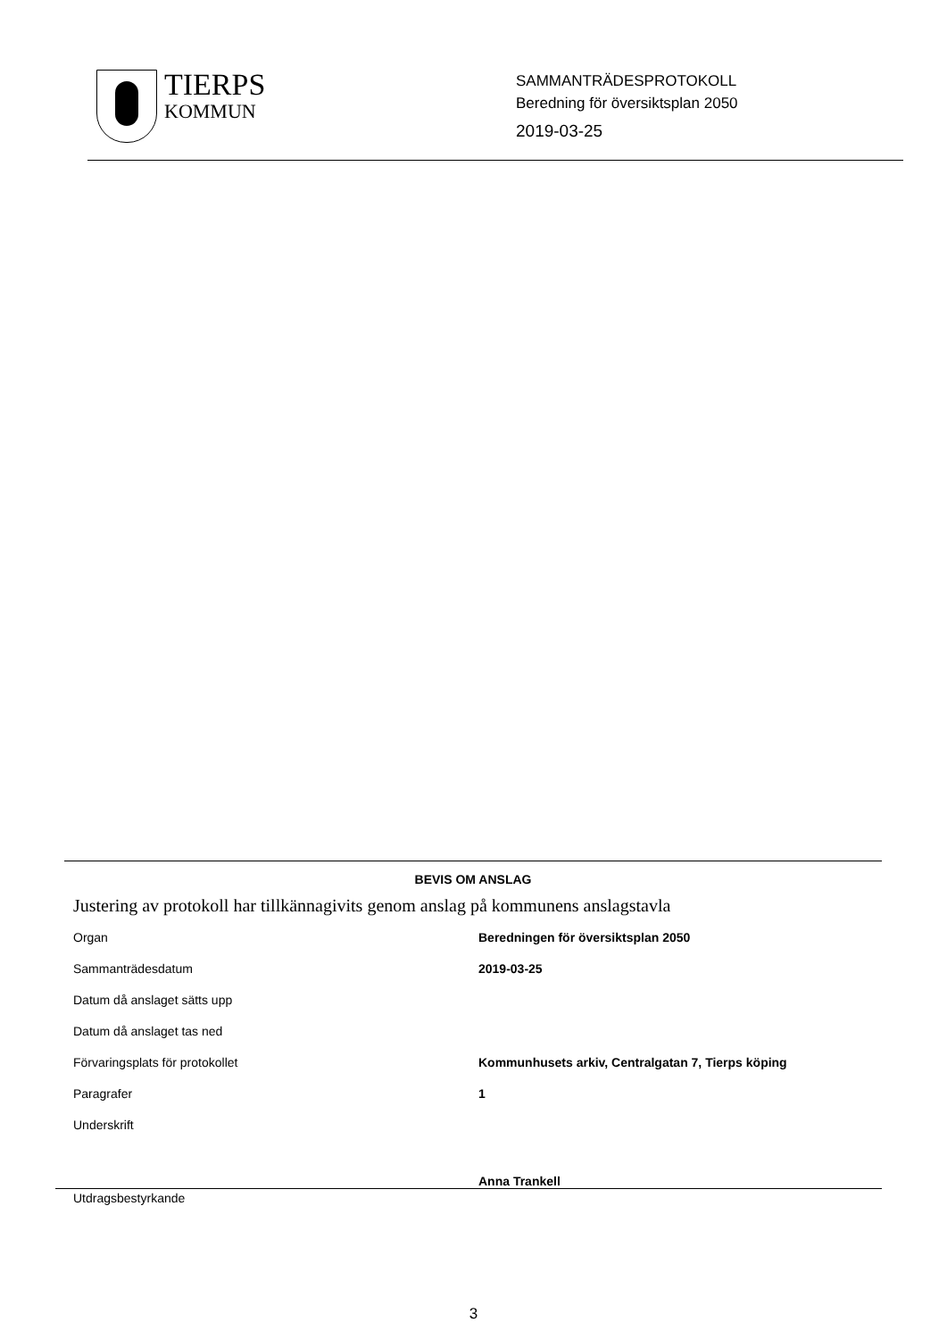TIERPS
KOMMUN
SAMMANTRÄDESPROTOKOLL
Beredning för översiktsplan 2050
2019-03-25
BEVIS OM ANSLAG
Justering av protokoll har tillkännagivits genom anslag på kommunens anslagstavla
| Organ | Beredningen för översiktsplan 2050 |
| Sammanträdesdatum | 2019-03-25 |
| Datum då anslaget sätts upp | |
| Datum då anslaget tas ned | |
| Förvaringsplats för protokollet | Kommunhusets arkiv, Centralgatan 7, Tierps köping |
| Paragrafer | 1 |
| Underskrift | |
| | Anna Trankell |
Utdragsbestyrkande
3